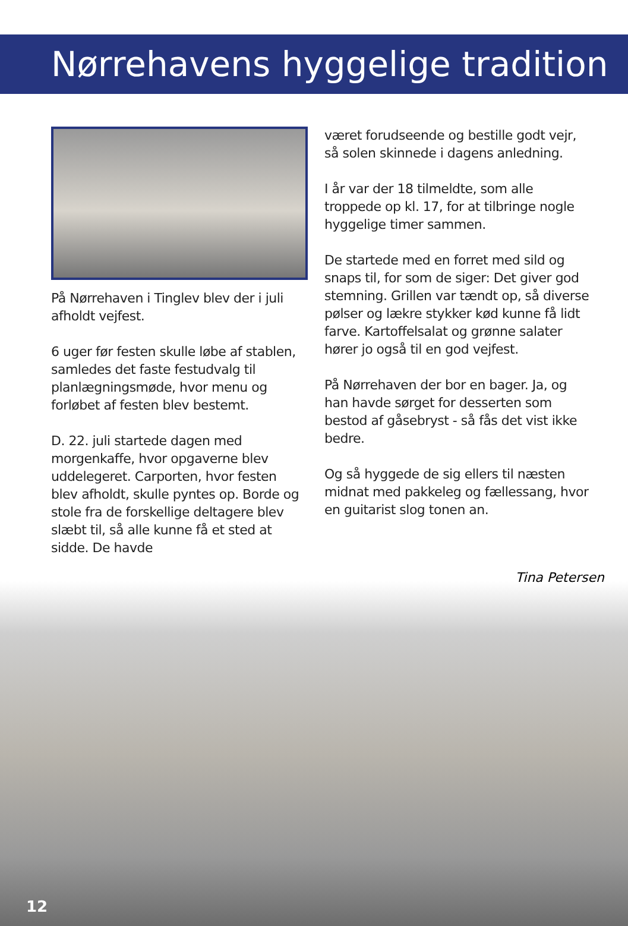Nørrehavens hyggelige tradition
På Nørrehaven i Tinglev blev der i juli afholdt vejfest.
6 uger før festen skulle løbe af stablen, samledes det faste festudvalg til planlægningsmøde, hvor menu og forløbet af festen blev bestemt.
D. 22. juli startede dagen med morgenkaffe, hvor opgaverne blev uddelegeret. Carporten, hvor festen blev afholdt, skulle pyntes op. Borde og stole fra de forskellige deltagere blev slæbt til, så alle kunne få et sted at sidde. De havde
været forudseende og bestille godt vejr, så solen skinnede i dagens anledning.
I år var der 18 tilmeldte, som alle troppede op kl. 17, for at tilbringe nogle hyggelige timer sammen.
De startede med en forret med sild og snaps til, for som de siger: Det giver god stemning. Grillen var tændt op, så diverse pølser og lækre stykker kød kunne få lidt farve. Kartoffelsalat og grønne salater hører jo også til en god vejfest.
På Nørrehaven der bor en bager. Ja, og han havde sørget for desserten som bestod af gåsebryst - så fås det vist ikke bedre.
Og så hyggede de sig ellers til næsten midnat med pakkeleg og fællessang, hvor en guitarist slog tonen an.
12
Tina Petersen